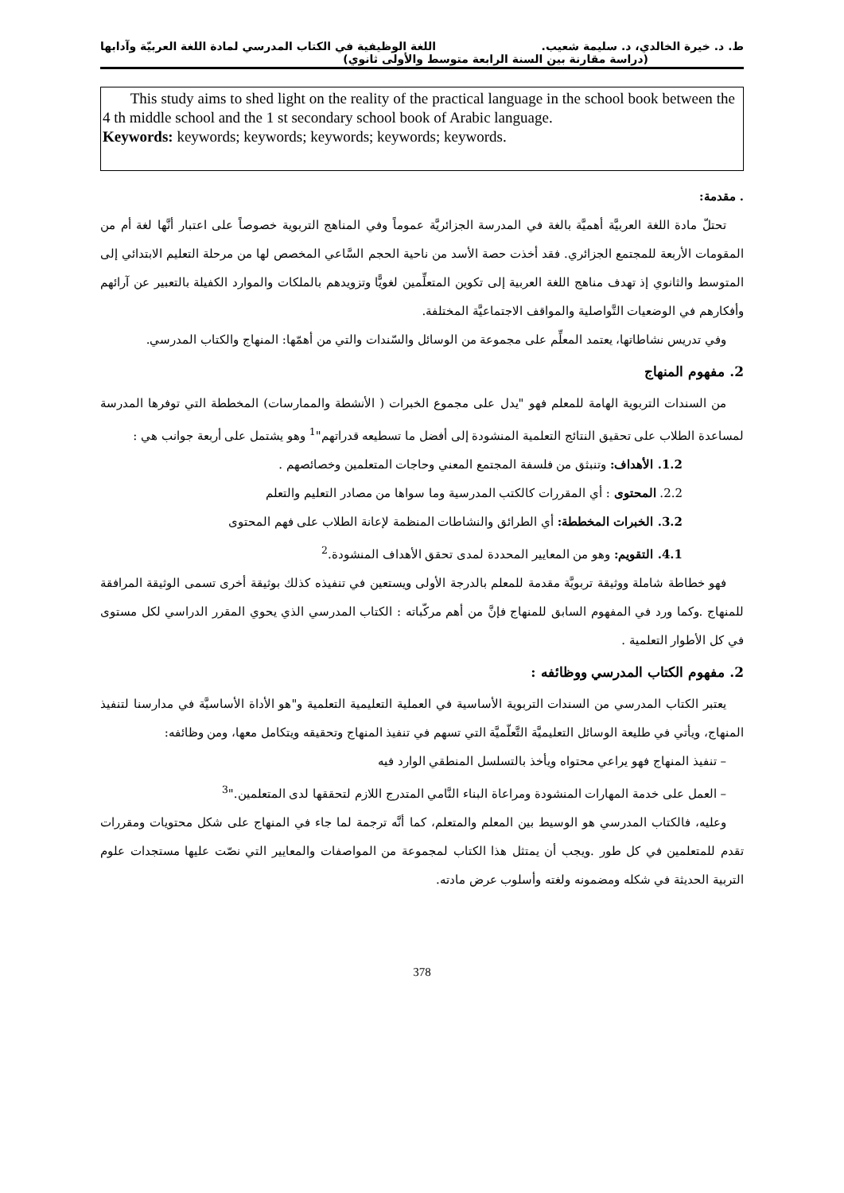ط. د. خيرة الخالدي، د. سليمة شعيب. اللغة الوظيفية في الكتاب المدرسي لمادة اللغة العربيّة وآدابها
(دراسة مقارنة بين السنة الرابعة متوسط والأولى ثانوي)
This study aims to shed light on the reality of the practical language in the school book between the 4 th middle school and the 1 st secondary school book of Arabic language.
Keywords: keywords; keywords; keywords; keywords; keywords.
. مقدمة:
تحتلّ مادة اللغة العربيَّة أهميَّة بالغة في المدرسة الجزائريَّة عموماً وفي المناهج التربوية خصوصاً على اعتبار أنَّها لغة أم من المقومات الأربعة للمجتمع الجزائري. فقد أخذت حصة الأسد من ناحية الحجم السَّاعي المخصص لها من مرحلة التعليم الابتدائي إلى المتوسط والثانوي إذ تهدف مناهج اللغة العربية إلى تكوين المتعلِّمين لغويًّا وتزويدهم بالملكات والموارد الكفيلة بالتعبير عن آرائهم وأفكارهم في الوضعيات التَّواصلية والمواقف الاجتماعيَّة المختلفة.
وفي تدريس نشاطاتها، يعتمد المعلِّم على مجموعة من الوسائل والسّندات والتي من أهمّها: المنهاج والكتاب المدرسي.
2. مفهوم المنهاج
من السندات التربوية الهامة للمعلم فهو "يدل على مجموع الخبرات ( الأنشطة والممارسات) المخططة التي توفرها المدرسة لمساعدة الطلاب على تحقيق النتائج التعلمية المنشودة إلى أفضل ما تسطيعه قدراتهم"<sup>1</sup> وهو يشتمل على أربعة جوانب هي :
1.2. الأهداف: وتنبثق من فلسفة المجتمع المعني وحاجات المتعلمين وخصائصهم .
2.2. المحتوى : أي المقررات كالكتب المدرسية وما سواها من مصادر التعليم والتعلم
3.2. الخبرات المخططة: أي الطرائق والنشاطات المنظمة لإعانة الطلاب على فهم المحتوى
4.1. التقويم: وهو من المعايير المحددة لمدى تحقق الأهداف المنشودة.<sup>2</sup>
فهو خطاطة شاملة ووثيقة تربويَّة مقدمة للمعلم بالدرجة الأولى ويستعين في تنفيذه كذلك بوثيقة أخرى تسمى الوثيقة المرافقة للمنهاج .وكما ورد في المفهوم السابق للمنهاج فإنَّ من أهم مركّباته : الكتاب المدرسي الذي يحوي المقرر الدراسي لكل مستوى في كل الأطوار التعلمية .
2. مفهوم الكتاب المدرسي ووظائفه :
يعتبر الكتاب المدرسي من السندات التربوية الأساسية في العملية التعليمية التعلمية و"هو الأداة الأساسيَّة في مدارسنا لتنفيذ المنهاج، ويأتي في طليعة الوسائل التعليميَّة التَّعلّميَّة التي تسهم في تنفيذ المنهاج وتحقيقه ويتكامل معها، ومن وظائفه:
– تنفيذ المنهاج فهو يراعي محتواه ويأخذ بالتسلسل المنطقي الوارد فيه
– العمل على خدمة المهارات المنشودة ومراعاة البناء النَّامي المتدرج اللازم لتحققها لدى المتعلمين."<sup>3</sup>
وعليه، فالكتاب المدرسي هو الوسيط بين المعلم والمتعلم، كما أنَّه ترجمة لما جاء في المنهاج على شكل محتويات ومقررات تقدم للمتعلمين في كل طور .ويجب أن يمتثل هذا الكتاب لمجموعة من المواصفات والمعايير التي نصّت عليها مستجدات علوم التربية الحديثة في شكله ومضمونه ولغته وأسلوب عرض مادته.
378